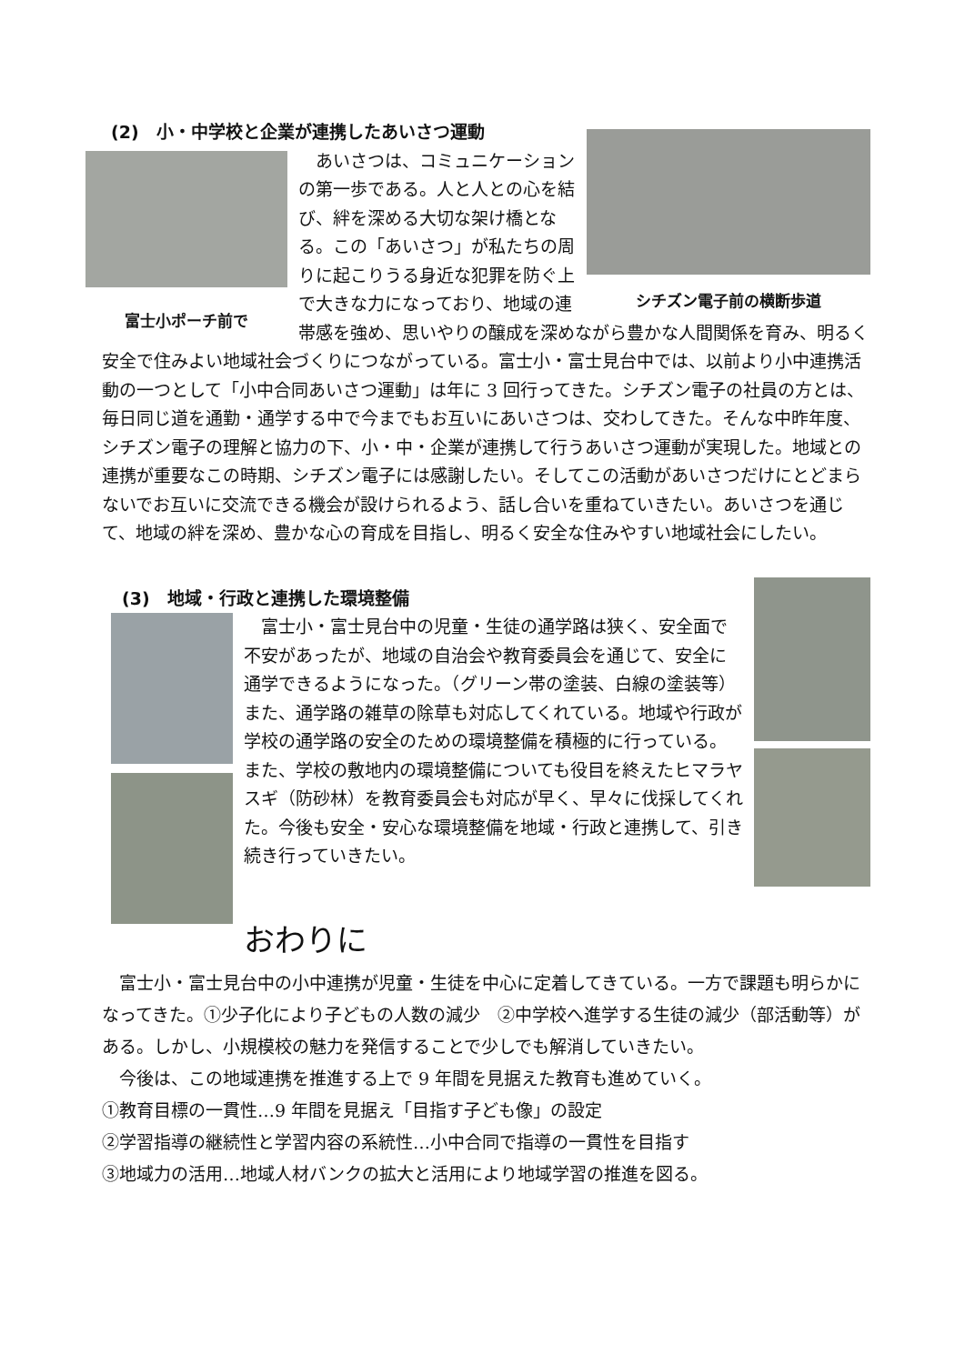シチズン電子前の横断歩道
(2)　小・中学校と企業が連携したあいさつ運動
富士小ポーチ前で
　あいさつは、コミュニケーションの第一歩である。人と人との心を結び、絆を深める大切な架け橋となる。この「あいさつ」が私たちの周りに起こりうる身近な犯罪を防ぐ上で大きな力になっており、地域の連帯感を強め、思いやりの醸成を深めながら豊かな人間関係を育み、明るく安全で住みよい地域社会づくりにつながっている。富士小・富士見台中では、以前より小中連携活動の一つとして「小中合同あいさつ運動」は年に 3 回行ってきた。シチズン電子の社員の方とは、毎日同じ道を通勤・通学する中で今までもお互いにあいさつは、交わしてきた。そんな中昨年度、シチズン電子の理解と協力の下、小・中・企業が連携して行うあいさつ運動が実現した。地域との連携が重要なこの時期、シチズン電子には感謝したい。そしてこの活動があいさつだけにとどまらないでお互いに交流できる機会が設けられるよう、話し合いを重ねていきたい。あいさつを通じて、地域の絆を深め、豊かな心の育成を目指し、明るく安全な住みやすい地域社会にしたい。
(3)　地域・行政と連携した環境整備
　富士小・富士見台中の児童・生徒の通学路は狭く、安全面で不安があったが、地域の自治会や教育委員会を通じて、安全に通学できるようになった。（グリーン帯の塗装、白線の塗装等）また、通学路の雑草の除草も対応してくれている。地域や行政が学校の通学路の安全のための環境整備を積極的に行っている。また、学校の敷地内の環境整備についても役目を終えたヒマラヤスギ（防砂林）を教育委員会も対応が早く、早々に伐採してくれた。今後も安全・安心な環境整備を地域・行政と連携して、引き続き行っていきたい。
おわりに
　富士小・富士見台中の小中連携が児童・生徒を中心に定着してきている。一方で課題も明らかになってきた。①少子化により子どもの人数の減少　②中学校へ進学する生徒の減少（部活動等）がある。しかし、小規模校の魅力を発信することで少しでも解消していきたい。
　今後は、この地域連携を推進する上で 9 年間を見据えた教育も進めていく。
①教育目標の一貫性…9 年間を見据え「目指す子ども像」の設定
②学習指導の継続性と学習内容の系統性…小中合同で指導の一貫性を目指す
③地域力の活用…地域人材バンクの拡大と活用により地域学習の推進を図る。